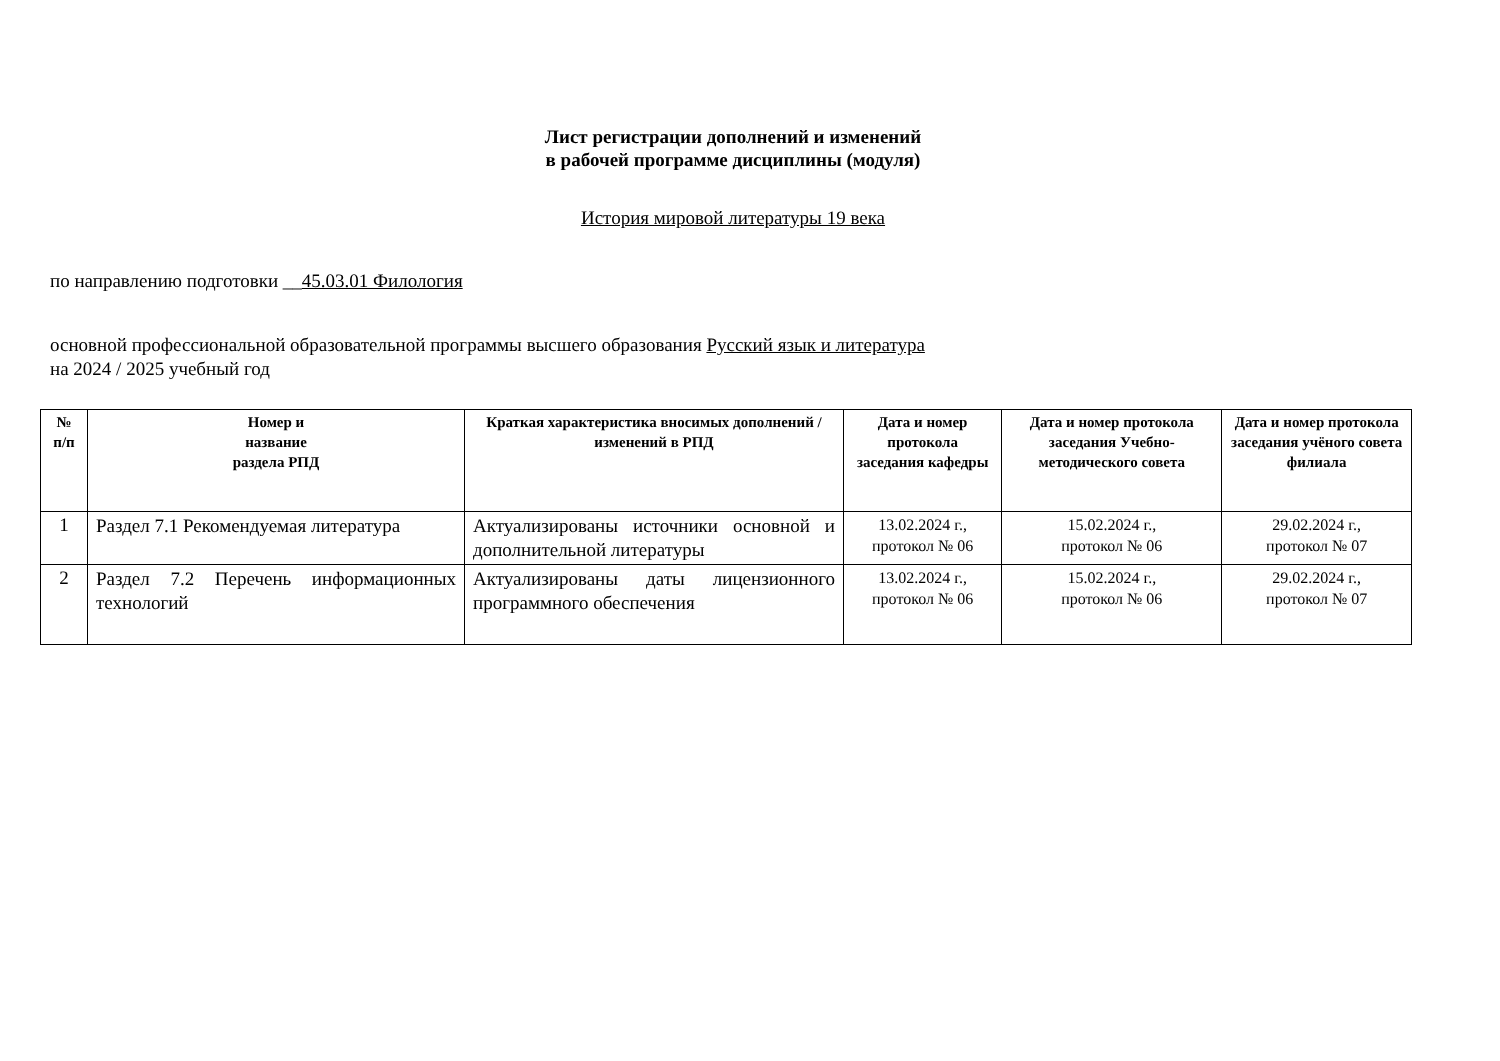Лист регистрации дополнений и изменений
в рабочей программе дисциплины (модуля)
История мировой литературы 19 века
по направлению подготовки __45.03.01 Филология
основной профессиональной образовательной программы высшего образования Русский язык и литература
на 2024 / 2025 учебный год
| № п/п | Номер и название раздела РПД | Краткая характеристика вносимых дополнений / изменений в РПД | Дата и номер протокола заседания кафедры | Дата и номер протокола заседания Учебно-методического совета | Дата и номер протокола заседания учёного совета филиала |
| --- | --- | --- | --- | --- | --- |
| 1 | Раздел 7.1 Рекомендуемая литература | Актуализированы источники основной и дополнительной литературы | 13.02.2024 г., протокол № 06 | 15.02.2024 г., протокол № 06 | 29.02.2024 г., протокол № 07 |
| 2 | Раздел 7.2 Перечень информационных технологий | Актуализированы даты лицензионного программного обеспечения | 13.02.2024 г., протокол № 06 | 15.02.2024 г., протокол № 06 | 29.02.2024 г., протокол № 07 |